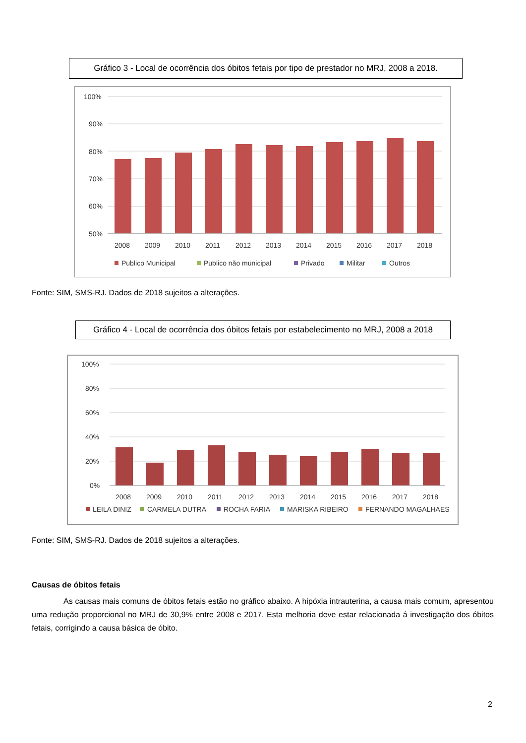Gráfico 3 - Local de ocorrência dos óbitos fetais por tipo de prestador no MRJ, 2008 a 2018.
100%
90%
80%
70%
60%
50%
2008
2009
2010
2011
2012
2013
2014
2015
2016
2017
2018
Publico Municipal
Publico não municipal
Privado
Militar
Outros
Fonte: SIM, SMS-RJ. Dados de 2018 sujeitos a alterações.
Gráfico 4 - Local de ocorrência dos óbitos fetais por estabelecimento no MRJ, 2008 a 2018
100%
80%
60%
40%
20%
0%
2008
2009
2010
2011
2012
2013
2014
2015
2016
2017
2018
LEILA DINIZ
CARMELA DUTRA
ROCHA FARIA
MARISKA RIBEIRO
FERNANDO MAGALHAES
Fonte: SIM, SMS-RJ. Dados de 2018 sujeitos a alterações.
Causas de óbitos fetais
As causas mais comuns de óbitos fetais estão no gráfico abaixo. A hipóxia intrauterina, a causa mais comum, apresentou uma redução proporcional no MRJ de 30,9% entre 2008 e 2017. Esta melhoria deve estar relacionada á investigação dos óbitos fetais, corrigindo a causa básica de óbito.
2